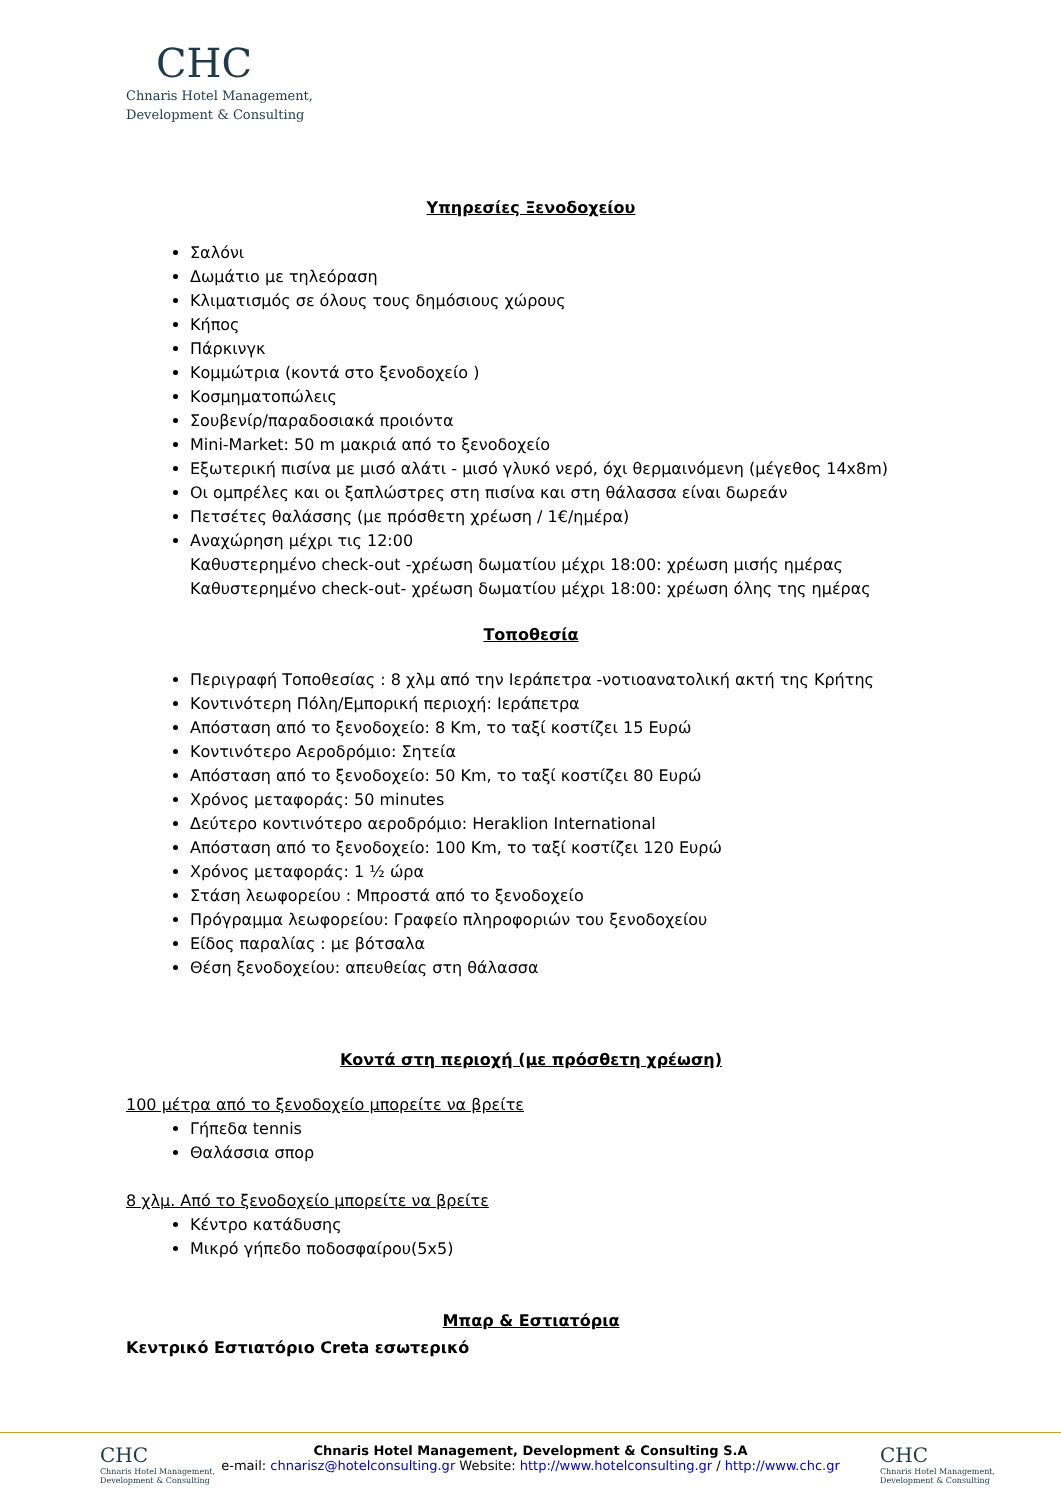CHC
Chnaris Hotel Management,
Development & Consulting
Υπηρεσίες Ξενοδοχείου
Σαλόνι
Δωμάτιο με τηλεόραση
Κλιματισμός σε όλους τους δημόσιους χώρους
Κήπος
Πάρκινγκ
Κομμώτρια (κοντά στο ξενοδοχείο )
Κοσμηματοπώλεις
Σουβενίρ/παραδοσιακά προιόντα
Mini-Market: 50 m μακριά από το ξενοδοχείο
Εξωτερική πισίνα με μισό αλάτι - μισό γλυκό νερό, όχι θερμαινόμενη (μέγεθος 14x8m)
Οι ομπρέλες και οι ξαπλώστρες στη πισίνα και στη θάλασσα είναι δωρεάν
Πετσέτες θαλάσσης (με πρόσθετη χρέωση / 1€/ημέρα)
Αναχώρηση μέχρι τις 12:00
Καθυστερημένο check-out -χρέωση δωματίου μέχρι 18:00: χρέωση μισής ημέρας
Καθυστερημένο check-out- χρέωση δωματίου μέχρι 18:00: χρέωση όλης της ημέρας
Τοποθεσία
Περιγραφή Τοποθεσίας : 8 χλμ από την Ιεράπετρα -νοτιοανατολική ακτή της Κρήτης
Κοντινότερη Πόλη/Εμπορική περιοχή: Ιεράπετρα
Απόσταση από το ξενοδοχείο: 8 Km, το ταξί κοστίζει 15 Ευρώ
Κοντινότερο Αεροδρόμιο: Σητεία
Απόσταση από το ξενοδοχείο: 50 Km, το ταξί κοστίζει 80 Ευρώ
Χρόνος μεταφοράς: 50 minutes
Δεύτερο κοντινότερο αεροδρόμιο: Heraklion International
Απόσταση από το ξενοδοχείο: 100 Km, το ταξί κοστίζει 120 Ευρώ
Χρόνος μεταφοράς: 1 ½ ώρα
Στάση λεωφορείου : Μπροστά από το ξενοδοχείο
Πρόγραμμα λεωφορείου: Γραφείο πληροφοριών του ξενοδοχείου
Είδος παραλίας : με βότσαλα
Θέση ξενοδοχείου: απευθείας στη θάλασσα
Κοντά στη περιοχή (με πρόσθετη χρέωση)
100 μέτρα από το ξενοδοχείο μπορείτε να βρείτε
Γήπεδα tennis
Θαλάσσια σπορ
8 χλμ. Από το ξενοδοχείο μπορείτε να βρείτε
Κέντρο κατάδυσης
Μικρό γήπεδο ποδοσφαίρου(5x5)
Μπαρ & Εστιατόρια
Κεντρικό Εστιατόριο Creta εσωτερικό
CHC
Chnaris Hotel Management,
Development & Consulting
Chnaris Hotel Management, Development & Consulting S.A
e-mail: chnarisz@hotelconsulting.gr Website: http://www.hotelconsulting.gr / http://www.chc.gr
CHC
Chnaris Hotel Management,
Development & Consulting